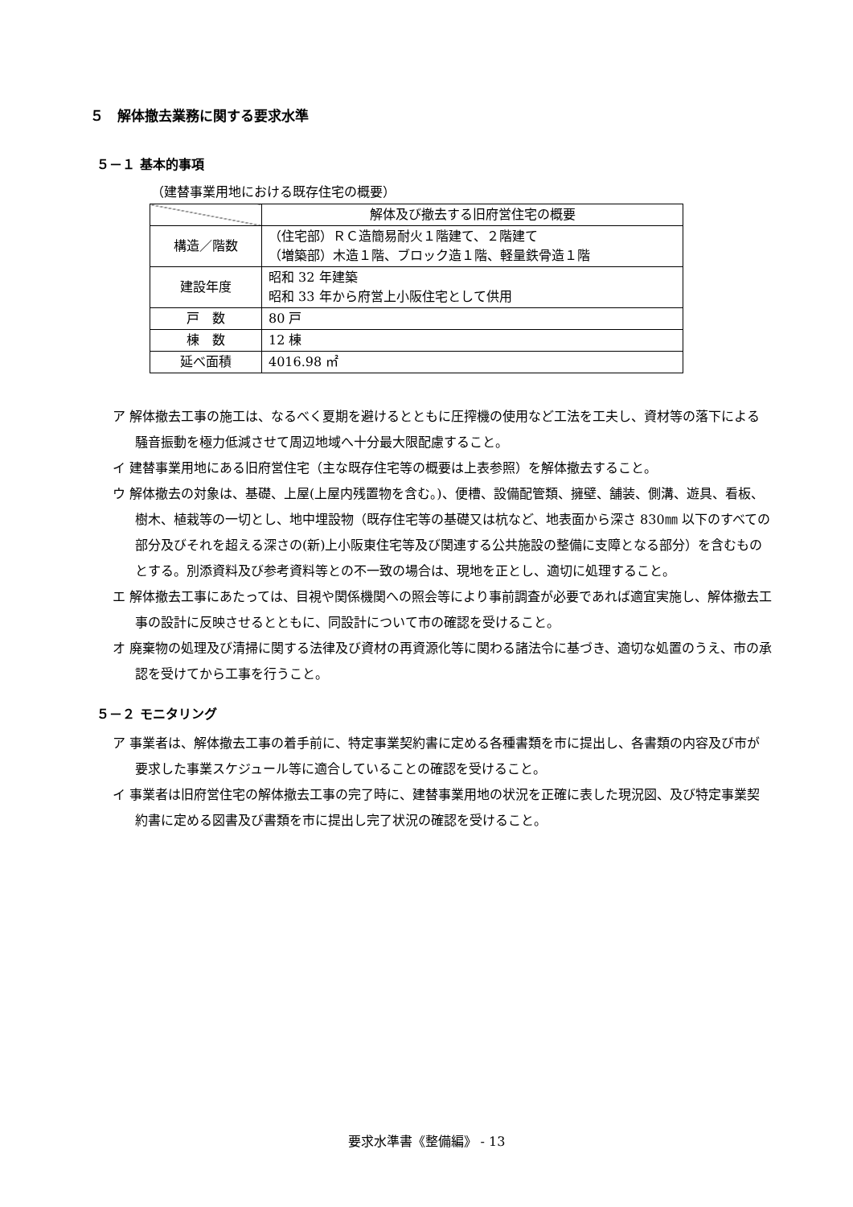５　解体撤去業務に関する要求水準
５－１ 基本的事項
（建替事業用地における既存住宅の概要）
| | 解体及び撤去する旧府営住宅の概要 |
| --- | --- |
| 構造／階数 | （住宅部）ＲＣ造簡易耐火１階建て、２階建て （増築部）木造１階、ブロック造１階、軽量鉄骨造１階 |
| 建設年度 | 昭和 32 年建築 昭和 33 年から府営上小阪住宅として供用 |
| 戸 数 | 80 戸 |
| 棟 数 | 12 棟 |
| 延べ面積 | 4016.98 ㎡ |
ア 解体撤去工事の施工は、なるべく夏期を避けるとともに圧搾機の使用など工法を工夫し、資材等の落下による騒音振動を極力低減させて周辺地域へ十分最大限配慮すること。
イ 建替事業用地にある旧府営住宅（主な既存住宅等の概要は上表参照）を解体撤去すること。
ウ 解体撤去の対象は、基礎、上屋(上屋内残置物を含む。)、便槽、設備配管類、擁壁、舗装、側溝、遊具、看板、樹木、植栽等の一切とし、地中埋設物（既存住宅等の基礎又は杭など、地表面から深さ 830㎜ 以下のすべての部分及びそれを超える深さの(新)上小阪東住宅等及び関連する公共施設の整備に支障となる部分）を含むものとする。別添資料及び参考資料等との不一致の場合は、現地を正とし、適切に処理すること。
エ 解体撤去工事にあたっては、目視や関係機関への照会等により事前調査が必要であれば適宜実施し、解体撤去工事の設計に反映させるとともに、同設計について市の確認を受けること。
オ 廃棄物の処理及び清掃に関する法律及び資材の再資源化等に関わる諸法令に基づき、適切な処置のうえ、市の承認を受けてから工事を行うこと。
５－２ モニタリング
ア 事業者は、解体撤去工事の着手前に、特定事業契約書に定める各種書類を市に提出し、各書類の内容及び市が要求した事業スケジュール等に適合していることの確認を受けること。
イ 事業者は旧府営住宅の解体撤去工事の完了時に、建替事業用地の状況を正確に表した現況図、及び特定事業契約書に定める図書及び書類を市に提出し完了状況の確認を受けること。
要求水準書《整備編》 - 13